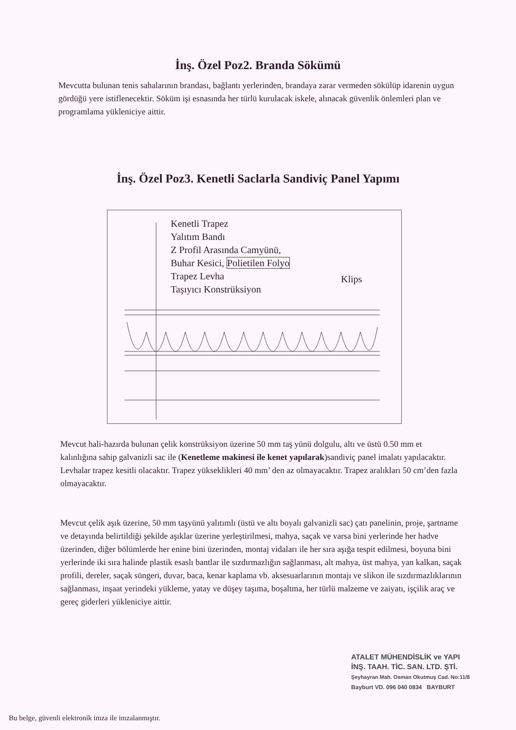İnş. Özel Poz2. Branda Sökümü
Mevcutta bulunan tenis sahalarının brandası, bağlantı yerlerinden, brandaya zarar vermeden sökülüp idarenin uygun gördüğü yere istiflenecektir. Söküm işi esnasında her türlü kurulacak iskele, alınacak güvenlik önlemleri plan ve programlama yükleniciye aittir.
İnş. Özel Poz3. Kenetli Saclarla Sandiviç Panel Yapımı
Kenetli Trapez
Yalıtım Bandı
Z Profil Arasında Camyünü,
Buhar Kesici, Polietilen Folyo
Trapez Levha
Taşıyıcı Konstrüksiyon
Klips
Mevcut hali-hazırda bulunan çelik konstrüksiyon üzerine 50 mm taş yünü dolgulu, altı ve üstü 0.50 mm et kalınlığına sahip galvanizli sac ile (Kenetleme makinesi ile kenet yapılarak)sandiviç panel imalatı yapılacaktır. Levhalar trapez kesitli olacaktır. Trapez yükseklikleri 40 mm’ den az olmayacaktır. Trapez aralıkları 50 cm’den fazla olmayacaktır.
Mevcut çelik aşık üzerine, 50 mm taşyünü yalıtımlı (üstü ve altı boyalı galvanizli sac) çatı panelinin, proje, şartname ve detayında belirtildiği şekilde aşıklar üzerine yerleştirilmesi, mahya, saçak ve varsa bini yerlerinde her hadve üzerinden, diğer bölümlerde her enine bini üzerinden, montaj vidaları ile her sıra aşığa tespit edilmesi, boyuna bini yerlerinde iki sıra halinde plastik esaslı bantlar ile sızdırmazlığın sağlanması, alt mahya, üst mahya, yan kalkan, saçak profili, dereler, saçak süngeri, duvar, baca, kenar kaplama vb. aksesuarlarının montajı ve slikon ile sızdırmazlıklarının sağlanması, inşaat yerindeki yükleme, yatay ve düşey taşıma, boşaltma, her türlü malzeme ve zaiyatı, işçilik araç ve gereç giderleri yükleniciye aittir.
ATALET MÜHENDİSLİK ve YAPI
İNŞ. TAAH. TİC. SAN. LTD. ŞTİ.
Şeyhayran Mah. Osman Okutmuş Cad. No:11/8
Bayburt VD. 096 040 0834 BAYBURT
Bu belge, güvenli elektronik imza ile imzalanmıştır.